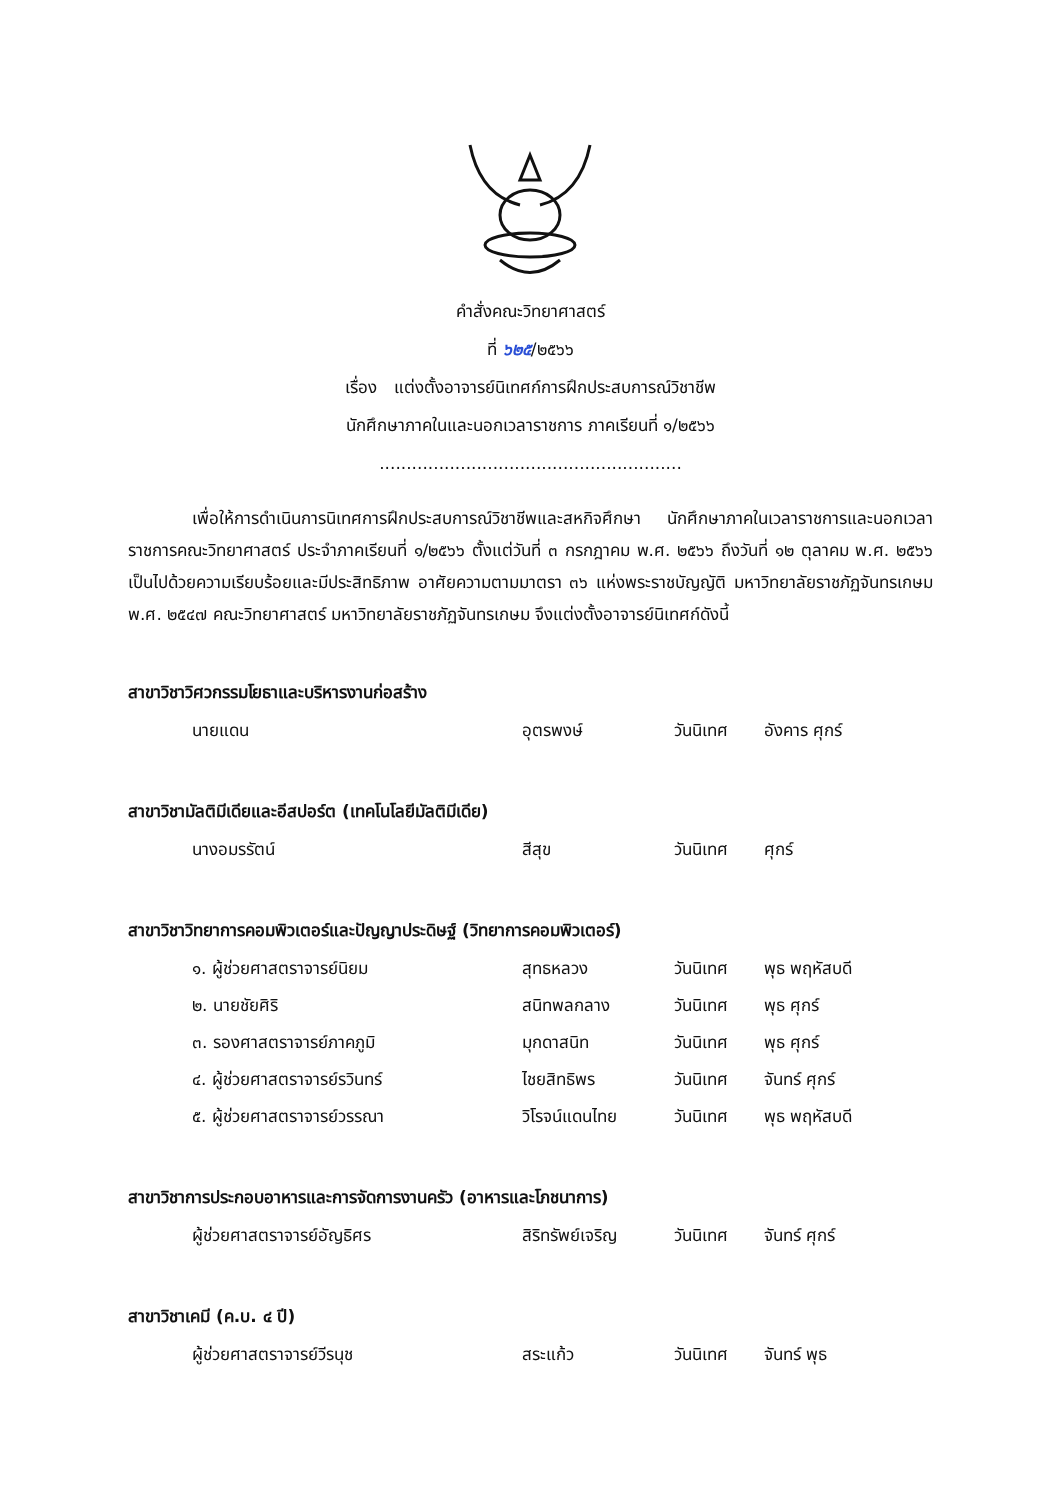คำสั่งคณะวิทยาศาสตร์
ที่ ๖๒๕/๒๕๖๖
เรื่อง แต่งตั้งอาจารย์นิเทศก์การฝึกประสบการณ์วิชาชีพ
นักศึกษาภาคในและนอกเวลาราชการ ภาคเรียนที่ ๑/๒๕๖๖
........................................................
เพื่อให้การดำเนินการนิเทศการฝึกประสบการณ์วิชาชีพและสหกิจศึกษา นักศึกษาภาคในเวลาราชการและนอกเวลาราชการคณะวิทยาศาสตร์ ประจำภาคเรียนที่ ๑/๒๕๖๖ ตั้งแต่วันที่ ๓ กรกฎาคม พ.ศ. ๒๕๖๖ ถึงวันที่ ๑๒ ตุลาคม พ.ศ. ๒๕๖๖ เป็นไปด้วยความเรียบร้อยและมีประสิทธิภาพ อาศัยความตามมาตรา ๓๖ แห่งพระราชบัญญัติ มหาวิทยาลัยราชภัฏจันทรเกษม พ.ศ. ๒๕๔๗ คณะวิทยาศาสตร์ มหาวิทยาลัยราชภัฏจันทรเกษม จึงแต่งตั้งอาจารย์นิเทศก์ดังนี้
สาขาวิชาวิศวกรรมโยธาและบริหารงานก่อสร้าง
นายแดน อุตรพงษ์ วันนิเทศ อังคาร ศุกร์
สาขาวิชามัลติมีเดียและอีสปอร์ต (เทคโนโลยีมัลติมีเดีย)
นางอมรรัตน์ สีสุข วันนิเทศ ศุกร์
สาขาวิชาวิทยาการคอมพิวเตอร์และปัญญาประดิษฐ์ (วิทยาการคอมพิวเตอร์)
๑. ผู้ช่วยศาสตราจารย์นิยม สุทธหลวง วันนิเทศ พุธ พฤหัสบดี
๒. นายชัยศิริ สนิทพลกลาง วันนิเทศ พุธ ศุกร์
๓. รองศาสตราจารย์ภาคภูมิ มุกดาสนิท วันนิเทศ พุธ ศุกร์
๔. ผู้ช่วยศาสตราจารย์รวินทร์ ไชยสิทธิพร วันนิเทศ จันทร์ ศุกร์
๕. ผู้ช่วยศาสตราจารย์วรรณา วิโรจน์แดนไทย วันนิเทศ พุธ พฤหัสบดี
สาขาวิชาการประกอบอาหารและการจัดการงานครัว (อาหารและโภชนาการ)
ผู้ช่วยศาสตราจารย์อัญธิศร สิริทรัพย์เจริญ วันนิเทศ จันทร์ ศุกร์
สาขาวิชาเคมี (ค.บ. ๔ ปี)
ผู้ช่วยศาสตราจารย์วีรนุช สระแก้ว วันนิเทศ จันทร์ พุธ